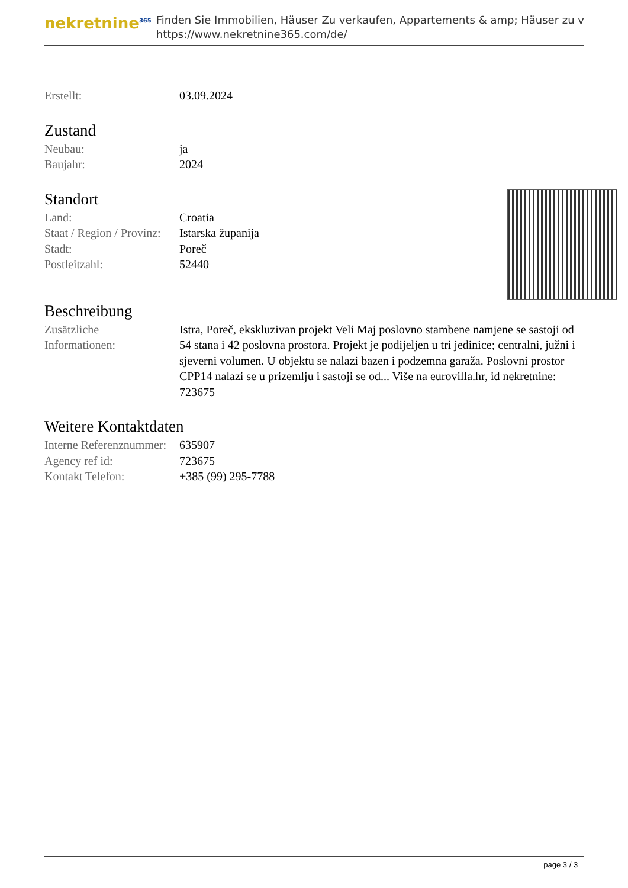nekretnine<sup>365</sup>
Finden Sie Immobilien, Häuser Zu verkaufen, Appartements & amp; Häuser zu v
https://www.nekretnine365.com/de/
| Erstellt: | 03.09.2024 |
Zustand
| Neubau: | ja |
| Baujahr: | 2024 |
Standort
| Land: | Croatia |
| Staat / Region / Provinz: | Istarska županija |
| Stadt: | Poreč |
| Postleitzahl: | 52440 |
Beschreibung
| Zusätzliche Informationen: | Istra, Poreč, ekskluzivan projekt Veli Maj poslovno stambene namjene se sastoji od 54 stana i 42 poslovna prostora. Projekt je podijeljen u tri jedinice; centralni, južni i sjeverni volumen. U objektu se nalazi bazen i podzemna garaža. Poslovni prostor CPP14 nalazi se u prizemlju i sastoji se od... Više na eurovilla.hr, id nekretnine: 723675 |
Weitere Kontaktdaten
| Interne Referenznummer: | 635907 |
| Agency ref id: | 723675 |
| Kontakt Telefon: | +385 (99) 295-7788 |
page 3 / 3